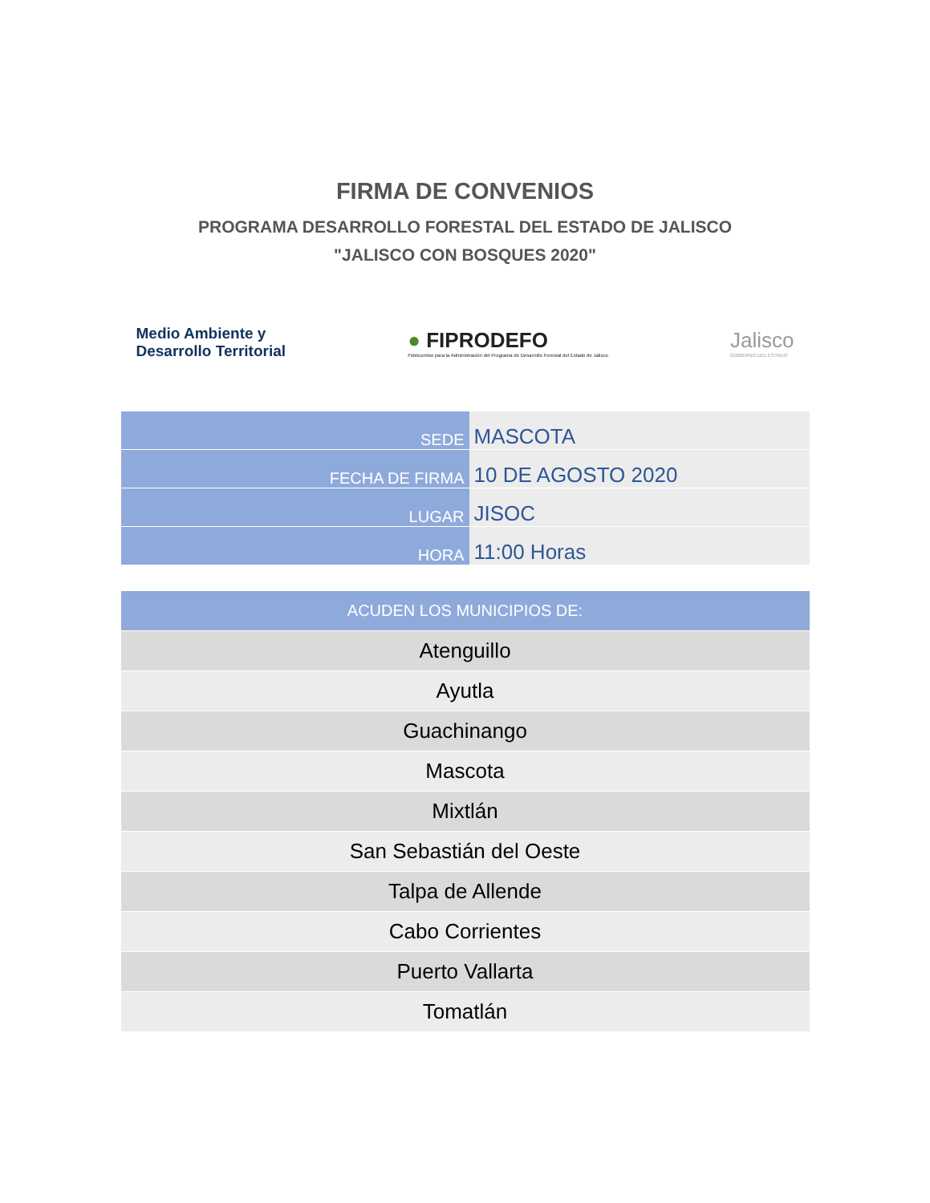FIRMA DE CONVENIOS
PROGRAMA DESARROLLO FORESTAL DEL ESTADO DE JALISCO
"JALISCO CON BOSQUES 2020"
Medio Ambiente y
Desarrollo Territorial
● FIPRODEFO
Fideicomiso para la Administración del Programa de Desarrollo Forestal del Estado de Jalisco
Jalisco
GOBIERNO DEL ESTADO
| SEDE | MASCOTA |
| FECHA DE FIRMA | 10 DE AGOSTO 2020 |
| LUGAR | JISOC |
| HORA | 11:00 Horas |
| ACUDEN LOS MUNICIPIOS DE: |
| --- |
| Atenguillo |
| Ayutla |
| Guachinango |
| Mascota |
| Mixtlán |
| San Sebastián del Oeste |
| Talpa de Allende |
| Cabo Corrientes |
| Puerto Vallarta |
| Tomatlán |